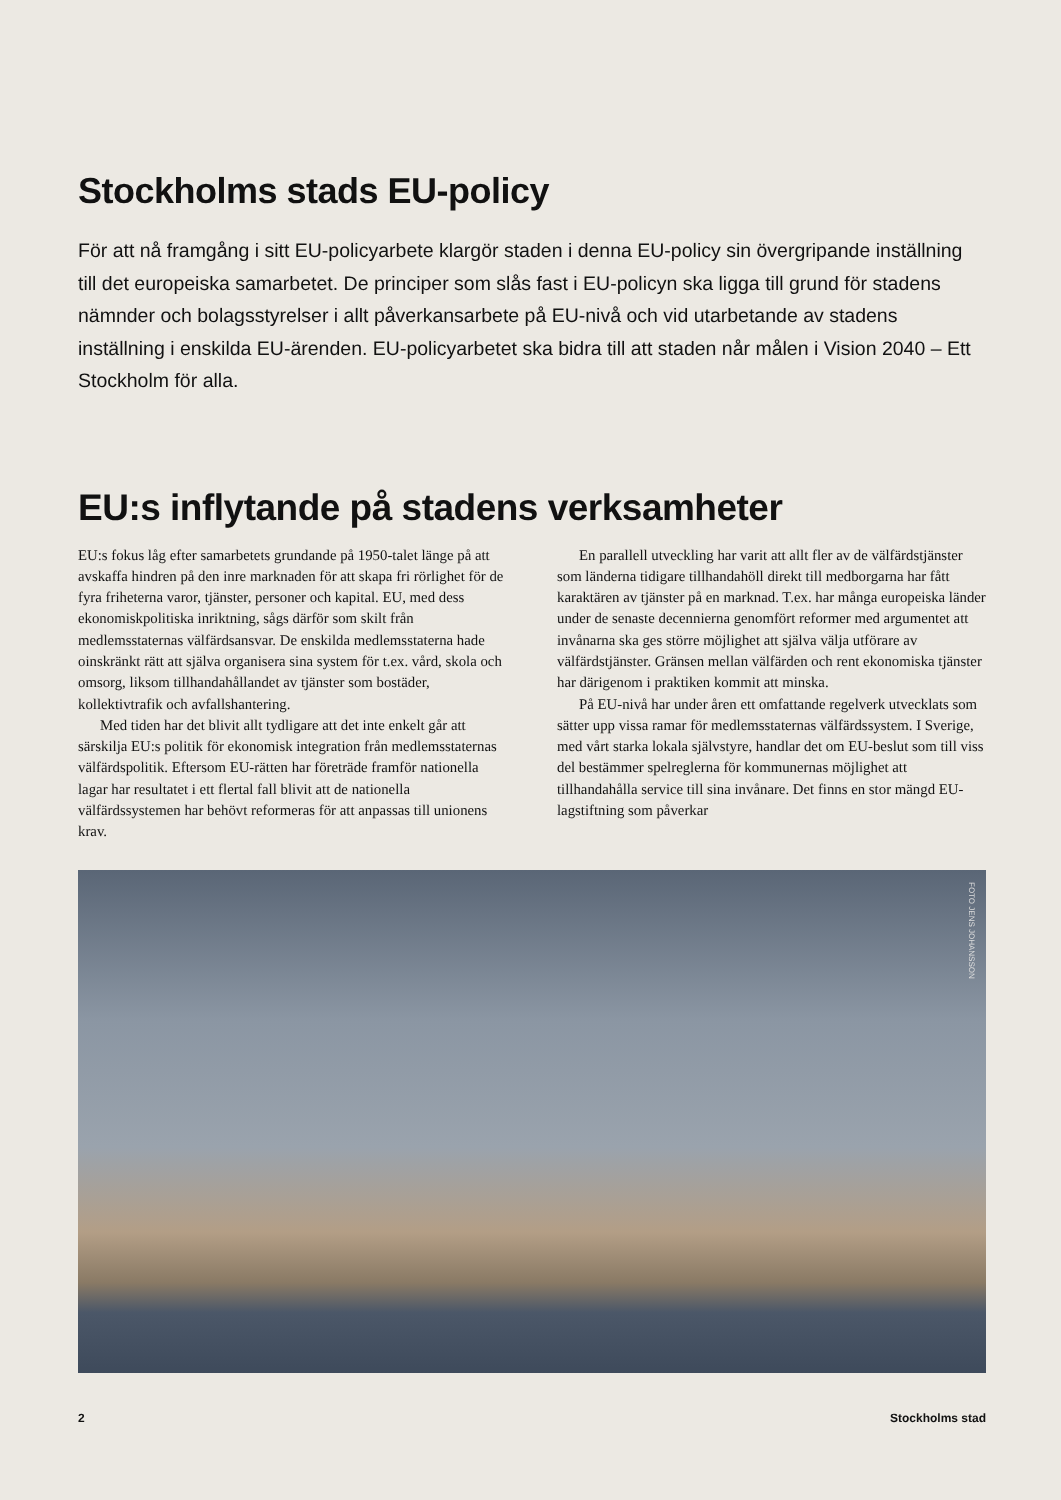Stockholms stads EU-policy
För att nå framgång i sitt EU-policyarbete klargör staden i denna EU-policy sin övergripande inställning till det europeiska samarbetet. De principer som slås fast i EU-policyn ska ligga till grund för stadens nämnder och bolagsstyrelser i allt påverkansarbete på EU-nivå och vid utarbetande av stadens inställning i enskilda EU-ärenden. EU-policyarbetet ska bidra till att staden når målen i Vision 2040 – Ett Stockholm för alla.
EU:s inflytande på stadens verksamheter
EU:s fokus låg efter samarbetets grundande på 1950-talet länge på att avskaffa hindren på den inre marknaden för att skapa fri rörlighet för de fyra friheterna varor, tjänster, personer och kapital. EU, med dess ekonomiskpolitiska inriktning, sågs därför som skilt från medlemsstaternas välfärdsansvar. De enskilda medlemsstaterna hade oinskränkt rätt att själva organisera sina system för t.ex. vård, skola och omsorg, liksom tillhandahållandet av tjänster som bostäder, kollektivtrafik och avfallshantering.
Med tiden har det blivit allt tydligare att det inte enkelt går att särskilja EU:s politik för ekonomisk integration från medlemsstaternas välfärdspolitik. Eftersom EU-rätten har företräde framför nationella lagar har resultatet i ett flertal fall blivit att de nationella välfärdssystemen har behövt reformeras för att anpassas till unionens krav.
En parallell utveckling har varit att allt fler av de välfärdstjänster som länderna tidigare tillhandahöll direkt till medborgarna har fått karaktären av tjänster på en marknad. T.ex. har många europeiska länder under de senaste decennierna genomfört reformer med argumentet att invånarna ska ges större möjlighet att själva välja utförare av välfärdstjänster. Gränsen mellan välfärden och rent ekonomiska tjänster har därigenom i praktiken kommit att minska.
På EU-nivå har under åren ett omfattande regelverk utvecklats som sätter upp vissa ramar för medlemsstaternas välfärdssystem. I Sverige, med vårt starka lokala självstyre, handlar det om EU-beslut som till viss del bestämmer spelreglerna för kommunernas möjlighet att tillhandahålla service till sina invånare. Det finns en stor mängd EU-lagstiftning som påverkar
FOTO JENS JOHANSSON
2 Stockholms stad